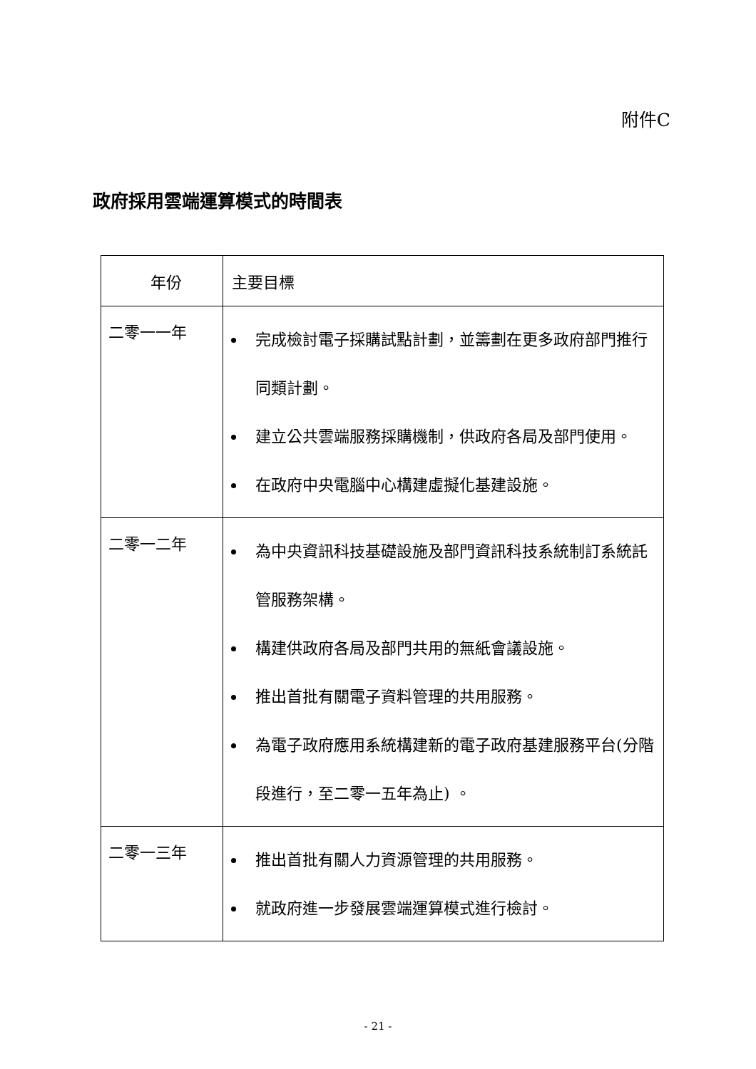附件C
政府採用雲端運算模式的時間表
| 年份 | 主要目標 |
| --- | --- |
| 二零一一年 | 完成檢討電子採購試點計劃，並籌劃在更多政府部門推行同類計劃。 建立公共雲端服務採購機制，供政府各局及部門使用。 在政府中央電腦中心構建虛擬化基建設施。 |
| 二零一二年 | 為中央資訊科技基礎設施及部門資訊科技系統制訂系統託管服務架構。 構建供政府各局及部門共用的無紙會議設施。 推出首批有關電子資料管理的共用服務。 為電子政府應用系統構建新的電子政府基建服務平台(分階段進行，至二零一五年為止) 。 |
| 二零一三年 | 推出首批有關人力資源管理的共用服務。 就政府進一步發展雲端運算模式進行檢討。 |
- 21 -